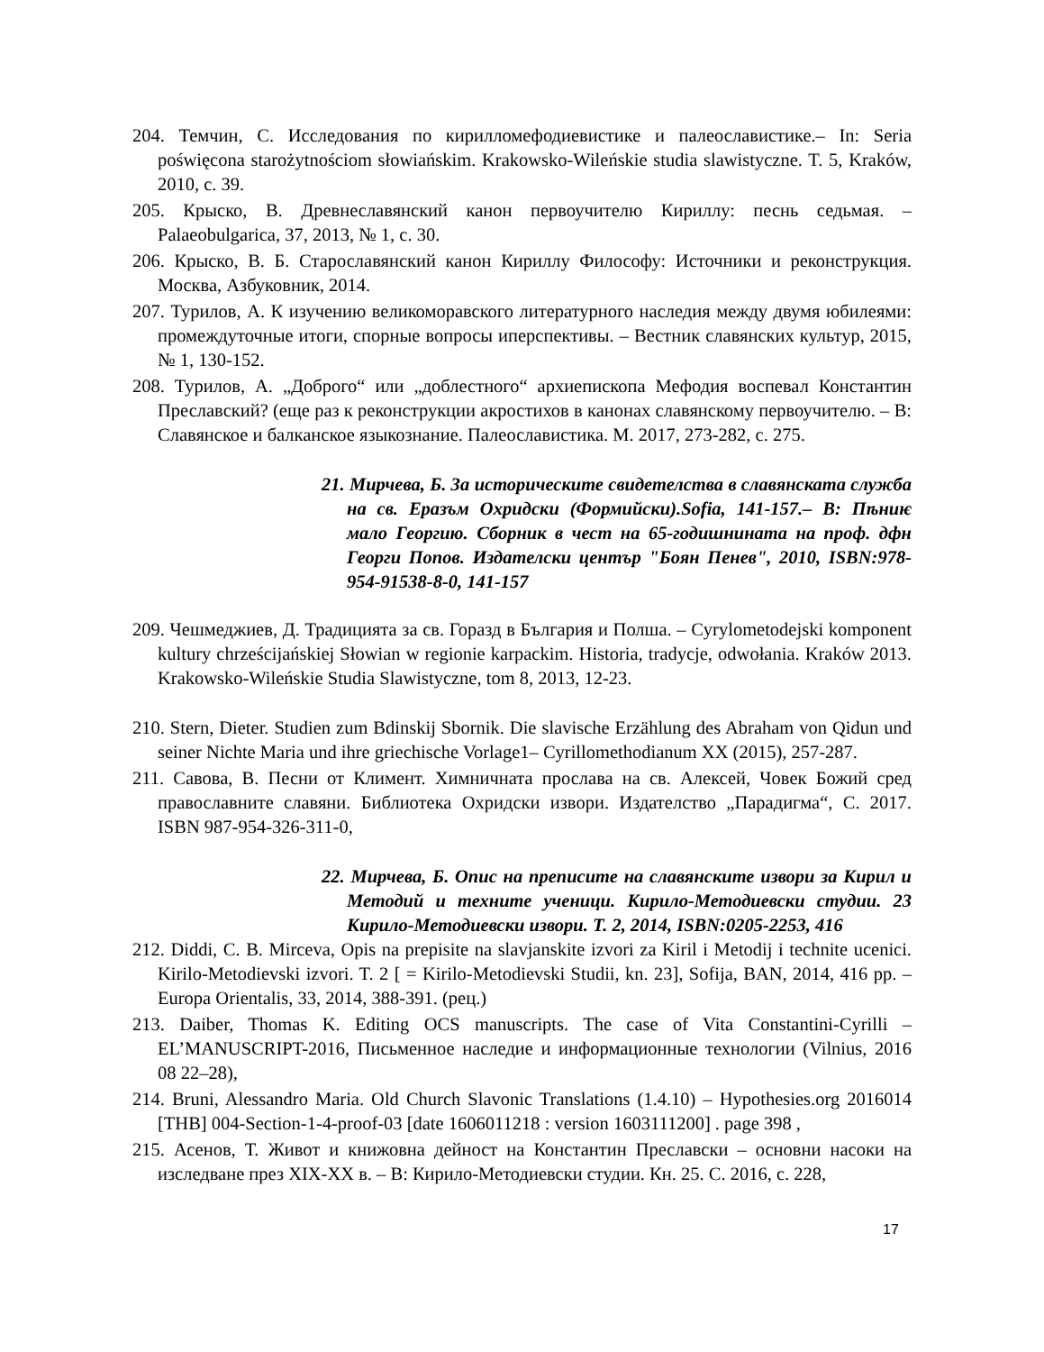204. Темчин, С. Исследования по кирилломефодиевистике и палеославистике.– In: Seria poświęcona starożytnościom słowiańskim. Krakowsko-Wileńskie studia slawistyczne. T. 5, Kraków, 2010, с. 39.
205. Крыско, В. Древнеславянский канон первоучителю Кириллу: песнь седьмая. – Palaeobulgarica, 37, 2013, № 1, с. 30.
206. Крыско, В. Б. Старославянский канон Кириллу Философу: Источники и реконструкция. Москва, Азбуковник, 2014.
207. Турилов, А. К изучению великоморавского литературного наследия между двумя юбилеями: промеждуточные итоги, спорные вопросы иперспективы. – Вестник славянских культур, 2015, № 1, 130-152.
208. Турилов, А. „Доброго“ или „доблестного“ архиепископа Мефодия воспевал Константин Преславский? (еще раз к реконструкции акростихов в канонах славянскому первоучителю. – В: Славянское и балканское языкознание. Палеославистика. М. 2017, 273-282, с. 275.
21. Мирчева, Б. За историческите свидетелства в славянската служба на св. Еразъм Охридски (Формийски).Sofia, 141-157.– В: Пѣниѥ мало Георгию. Сборник в чест на 65-годишнината на проф. дфн Георги Попов. Издателски център "Боян Пенев", 2010, ISBN:978-954-91538-8-0, 141-157
209. Чешмеджиев, Д. Традицията за св. Горазд в България и Полша. – Cyrylometodejski komponent kultury chrześcijańskiej Słowian w regionie karpackim. Historia, tradycje, odwołania. Kraków 2013. Krakowsko-Wileńskie Studia Slawistyczne, tom 8, 2013, 12-23.
210. Stern, Dieter. Studien zum Bdinskij Sbornik. Die slavische Erzählung des Abraham von Qidun und seiner Nichte Maria und ihre griechische Vorlage1– Cyrillomethodianum XX (2015), 257-287.
211. Савова, В. Песни от Климент. Химничната прослава на св. Алексей, Човек Божий сред православните славяни. Библиотека Охридски извори. Издателство „Парадигма“, С. 2017. ISBN 987-954-326-311-0,
22. Мирчева, Б. Опис на преписите на славянските извори за Кирил и Методий и техните ученици. Кирило-Методиевски студии. 23 Кирило-Методиевски извори. Т. 2, 2014, ISBN:0205-2253, 416
212. Diddi, C. B. Mirceva, Opis na prepisite na slavjanskite izvori za Kiril i Metodij i technite ucenici. Kirilo-Metodievski izvori. T. 2 [ = Kirilo-Metodievski Studii, kn. 23], Sofija, BAN, 2014, 416 pp. – Europa Orientalis, 33, 2014, 388-391. (рец.)
213. Daiber, Thomas K. Editing OCS manuscripts. The case of Vita Constantini-Cyrilli – EL’MANUSCRIPT-2016, Письменное наследие и информационные технологии (Vilnius, 2016 08 22–28),
214. Bruni, Alessandro Maria. Old Church Slavonic Translations (1.4.10) – Hypothesies.org 2016014 [THB] 004-Section-1-4-proof-03 [date 1606011218 : version 1603111200] . page 398 ,
215. Асенов, Т. Живот и книжовна дейност на Константин Преславски – основни насоки на изследване през XIX-XX в. – В: Кирило-Методиевски студии. Кн. 25. С. 2016, с. 228,
17